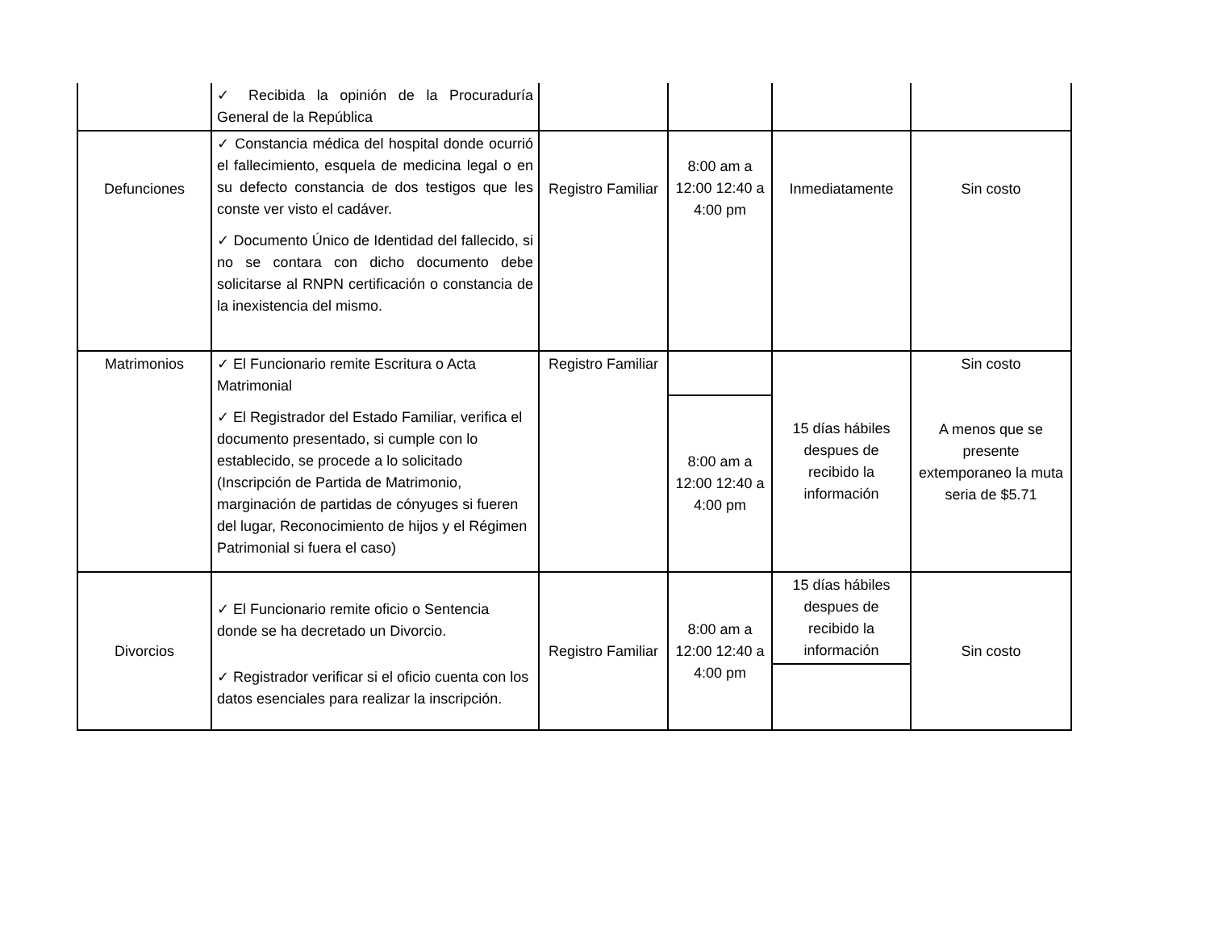| | ✓ Recibida la opinión de la Procuraduría General de la República | | | | |
| Defunciones | ✓ Constancia médica del hospital donde ocurrió el fallecimiento, esquela de medicina legal o en su defecto constancia de dos testigos que les conste ver visto el cadáver. ✓ Documento Único de Identidad del fallecido, si no se contara con dicho documento debe solicitarse al RNPN certificación o constancia de la inexistencia del mismo. | Registro Familiar | 8:00 am a 12:00 12:40 a 4:00 pm | Inmediatamente | Sin costo |
| Matrimonios | ✓ El Funcionario remite Escritura o Acta Matrimonial ✓ El Registrador del Estado Familiar, verifica el documento presentado, si cumple con lo establecido, se procede a lo solicitado (Inscripción de Partida de Matrimonio, marginación de partidas de cónyuges si fueren del lugar, Reconocimiento de hijos y el Régimen Patrimonial si fuera el caso) | Registro Familiar | | 15 días hábiles despues de recibido la información | Sin costo A menos que se presente extemporaneo la muta seria de $5.71 |
| | | | 8:00 am a 12:00 12:40 a 4:00 pm | | |
| Divorcios | ✓ El Funcionario remite oficio o Sentencia donde se ha decretado un Divorcio. ✓ Registrador verificar si el oficio cuenta con los datos esenciales para realizar la inscripción. | Registro Familiar | 8:00 am a 12:00 12:40 a 4:00 pm | 15 días hábiles despues de recibido la información | Sin costo |